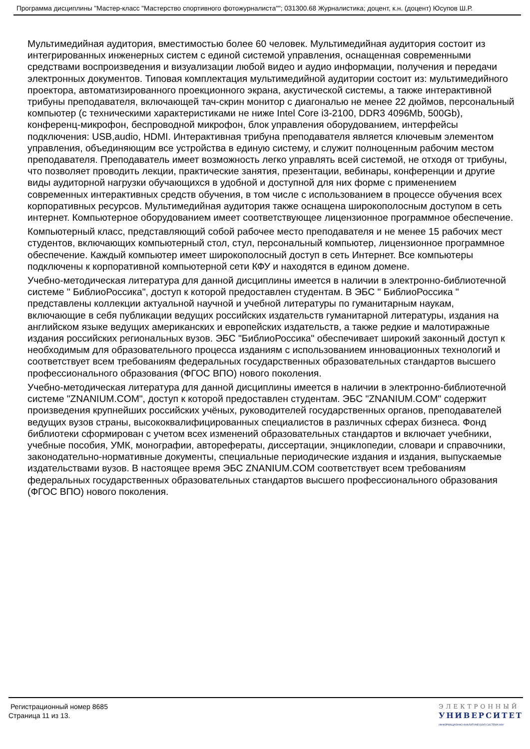Программа дисциплины "Мастер-класс "Мастерство спортивного фотожурналиста""; 031300.68 Журналистика; доцент, к.н. (доцент) Юсупов Ш.Р.
Мультимедийная аудитория, вместимостью более 60 человек. Мультимедийная аудитория состоит из интегрированных инженерных систем с единой системой управления, оснащенная современными средствами воспроизведения и визуализации любой видео и аудио информации, получения и передачи электронных документов. Типовая комплектация мультимедийной аудитории состоит из: мультимедийного проектора, автоматизированного проекционного экрана, акустической системы, а также интерактивной трибуны преподавателя, включающей тач-скрин монитор с диагональю не менее 22 дюймов, персональный компьютер (с техническими характеристиками не ниже Intel Core i3-2100, DDR3 4096Mb, 500Gb), конференц-микрофон, беспроводной микрофон, блок управления оборудованием, интерфейсы подключения: USB,audio, HDMI. Интерактивная трибуна преподавателя является ключевым элементом управления, объединяющим все устройства в единую систему, и служит полноценным рабочим местом преподавателя. Преподаватель имеет возможность легко управлять всей системой, не отходя от трибуны, что позволяет проводить лекции, практические занятия, презентации, вебинары, конференции и другие виды аудиторной нагрузки обучающихся в удобной и доступной для них форме с применением современных интерактивных средств обучения, в том числе с использованием в процессе обучения всех корпоративных ресурсов. Мультимедийная аудитория также оснащена широкополосным доступом в сеть интернет. Компьютерное оборудованием имеет соответствующее лицензионное программное обеспечение.
Компьютерный класс, представляющий собой рабочее место преподавателя и не менее 15 рабочих мест студентов, включающих компьютерный стол, стул, персональный компьютер, лицензионное программное обеспечение. Каждый компьютер имеет широкополосный доступ в сеть Интернет. Все компьютеры подключены к корпоративной компьютерной сети КФУ и находятся в едином домене.
Учебно-методическая литература для данной дисциплины имеется в наличии в электронно-библиотечной системе " БиблиоРоссика", доступ к которой предоставлен студентам. В ЭБС " БиблиоРоссика " представлены коллекции актуальной научной и учебной литературы по гуманитарным наукам, включающие в себя публикации ведущих российских издательств гуманитарной литературы, издания на английском языке ведущих американских и европейских издательств, а также редкие и малотиражные издания российских региональных вузов. ЭБС "БиблиоРоссика" обеспечивает широкий законный доступ к необходимым для образовательного процесса изданиям с использованием инновационных технологий и соответствует всем требованиям федеральных государственных образовательных стандартов высшего профессионального образования (ФГОС ВПО) нового поколения.
Учебно-методическая литература для данной дисциплины имеется в наличии в электронно-библиотечной системе "ZNANIUM.COM", доступ к которой предоставлен студентам. ЭБС "ZNANIUM.COM" содержит произведения крупнейших российских учёных, руководителей государственных органов, преподавателей ведущих вузов страны, высококвалифицированных специалистов в различных сферах бизнеса. Фонд библиотеки сформирован с учетом всех изменений образовательных стандартов и включает учебники, учебные пособия, УМК, монографии, авторефераты, диссертации, энциклопедии, словари и справочники, законодательно-нормативные документы, специальные периодические издания и издания, выпускаемые издательствами вузов. В настоящее время ЭБС ZNANIUM.COM соответствует всем требованиям федеральных государственных образовательных стандартов высшего профессионального образования (ФГОС ВПО) нового поколения.
Регистрационный номер 8685
Страница 11 из 13.
ЭЛЕКТРОННЫЙ
УНИВЕРСИТЕТ
ИНФОРМАЦИОННО-АНАЛИТИЧЕСКАЯ СИСТЕМА КФУ